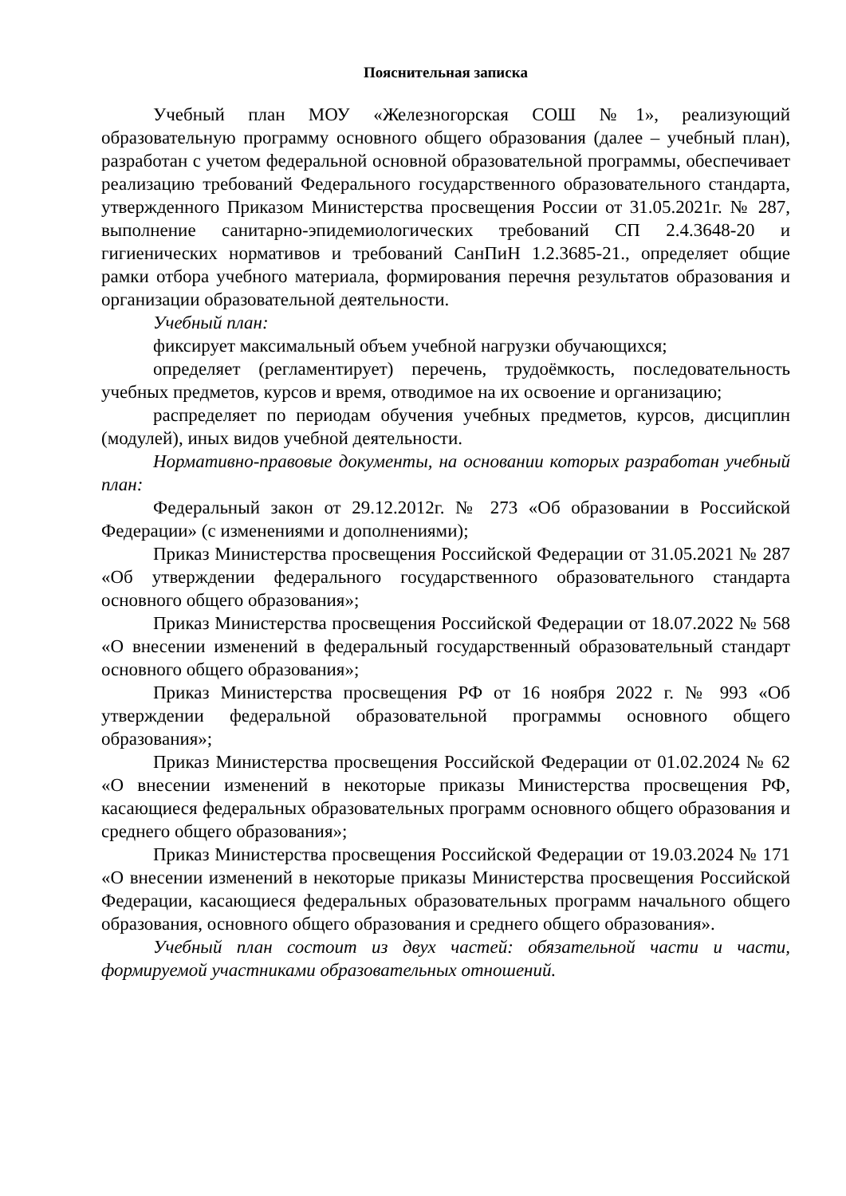Пояснительная записка
Учебный план МОУ «Железногорская СОШ №1», реализующий образовательную программу основного общего образования (далее – учебный план), разработан с учетом федеральной основной образовательной программы, обеспечивает реализацию требований Федерального государственного образовательного стандарта, утвержденного Приказом Министерства просвещения России от 31.05.2021г. № 287, выполнение санитарно-эпидемиологических требований СП 2.4.3648-20 и гигиенических нормативов и требований СанПиН 1.2.3685-21., определяет общие рамки отбора учебного материала, формирования перечня результатов образования и организации образовательной деятельности.
Учебный план:
фиксирует максимальный объем учебной нагрузки обучающихся;
определяет (регламентирует) перечень, трудоёмкость, последовательность учебных предметов, курсов и время, отводимое на их освоение и организацию;
распределяет по периодам обучения учебных предметов, курсов, дисциплин (модулей), иных видов учебной деятельности.
Нормативно-правовые документы, на основании которых разработан учебный план:
Федеральный закон от 29.12.2012г. № 273 «Об образовании в Российской Федерации» (с изменениями и дополнениями);
Приказ Министерства просвещения Российской Федерации от 31.05.2021 № 287 «Об утверждении федерального государственного образовательного стандарта основного общего образования»;
Приказ Министерства просвещения Российской Федерации от 18.07.2022 № 568 «О внесении изменений в федеральный государственный образовательный стандарт основного общего образования»;
Приказ Министерства просвещения РФ от 16 ноября 2022 г. № 993 «Об утверждении федеральной образовательной программы основного общего образования»;
Приказ Министерства просвещения Российской Федерации от 01.02.2024 № 62 «О внесении изменений в некоторые приказы Министерства просвещения РФ, касающиеся федеральных образовательных программ основного общего образования и среднего общего образования»;
Приказ Министерства просвещения Российской Федерации от 19.03.2024 № 171 «О внесении изменений в некоторые приказы Министерства просвещения Российской Федерации, касающиеся федеральных образовательных программ начального общего образования, основного общего образования и среднего общего образования».
Учебный план состоит из двух частей: обязательной части и части, формируемой участниками образовательных отношений.